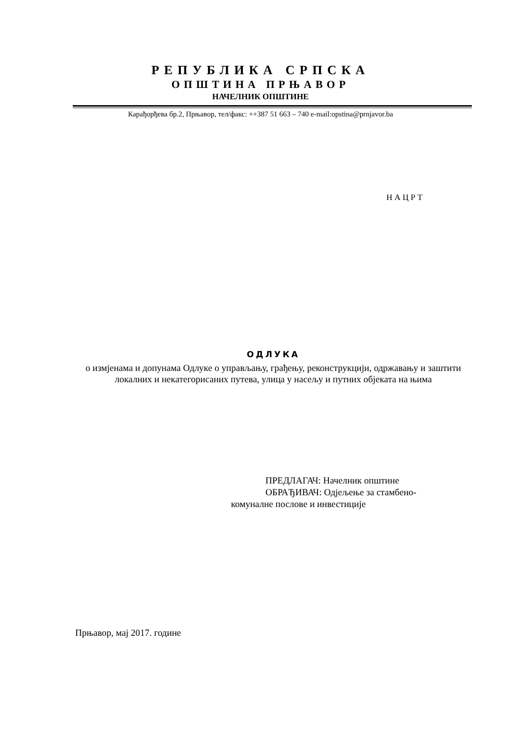РЕПУБЛИКА СРПСКА
ОПШТИНА ПРЊАВОР
НАЧЕЛНИК ОПШТИНЕ
Карађорђева бр.2, Прњавор, тел/факс: ++387 51 663 – 740 e-mail:opstina@prnjavor.ba
Н А Ц Р Т
ОДЛУКА
о измјенама и допунама Одлуке о управљању, грађењу, реконструкцији, одржавању и заштити локалних и некатегорисаних путева, улица у насељу и путних објеката на њима
ПРЕДЛАГАЧ: Начелник општине
ОБРАЂИВАЧ: Одјељење за стамбено-
комуналне послове и инвестиције
Прњавор, мај 2017. године